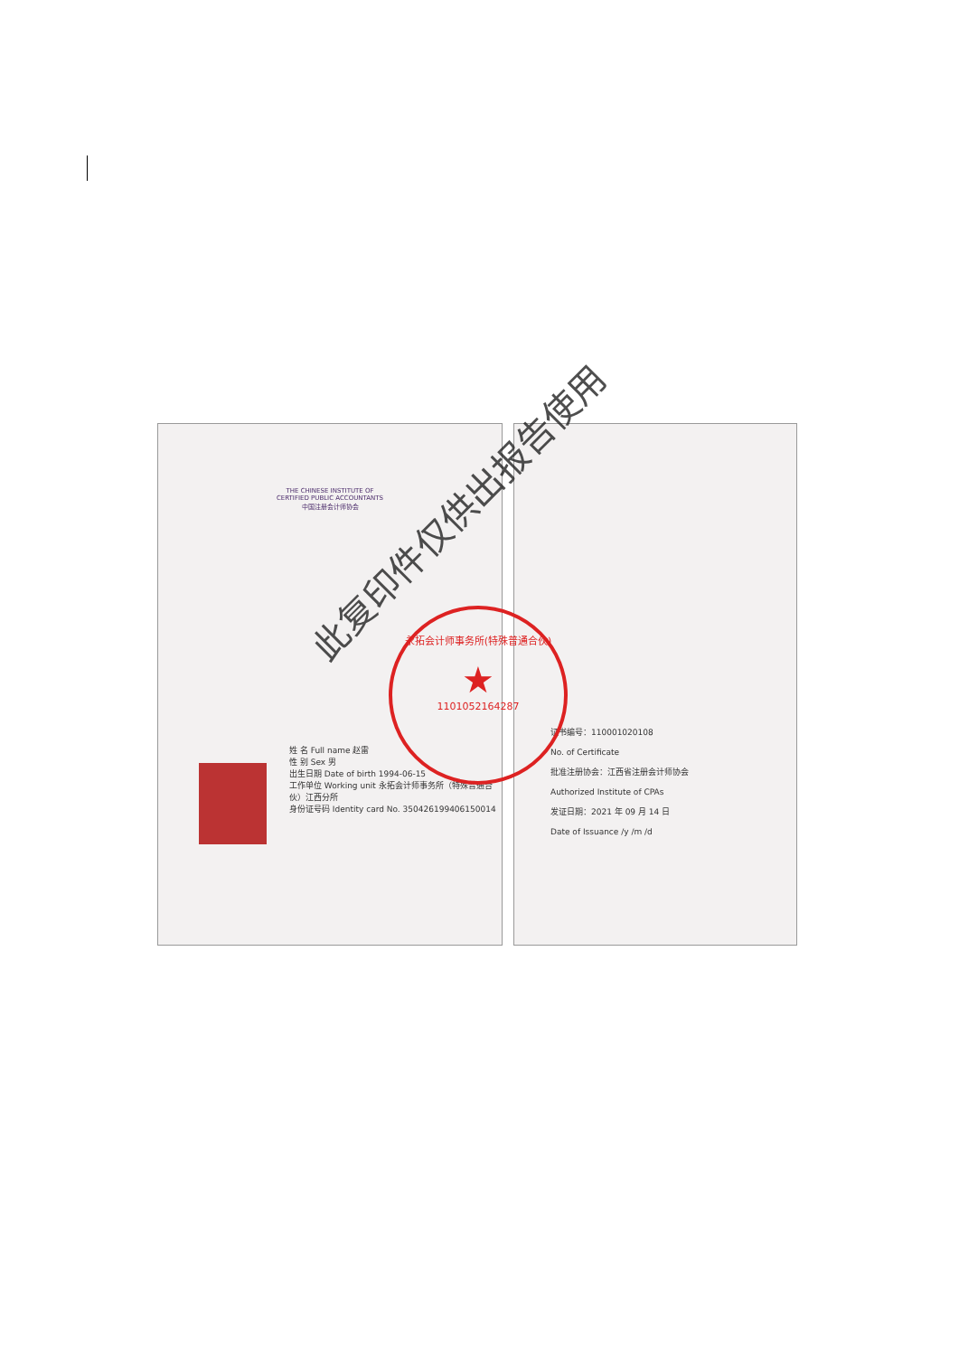THE CHINESE INSTITUTE OF CERTIFIED PUBLIC ACCOUNTANTS
中国注册会计师协会
姓 名 Full name 赵雷
性 别 Sex 男
出生日期 Date of birth 1994-06-15
工作单位 Working unit 永拓会计师事务所（特殊普通合伙）江西分所
身份证号码 Identity card No. 350426199406150014
证书编号：110001020108
No. of Certificate
批准注册协会：江西省注册会计师协会
Authorized Institute of CPAs
发证日期：2021 年 09 月 14 日
Date of Issuance /y /m /d
永拓会计师事务所(特殊普通合伙)
★
1101052164287
此复印件仅供出报告使用